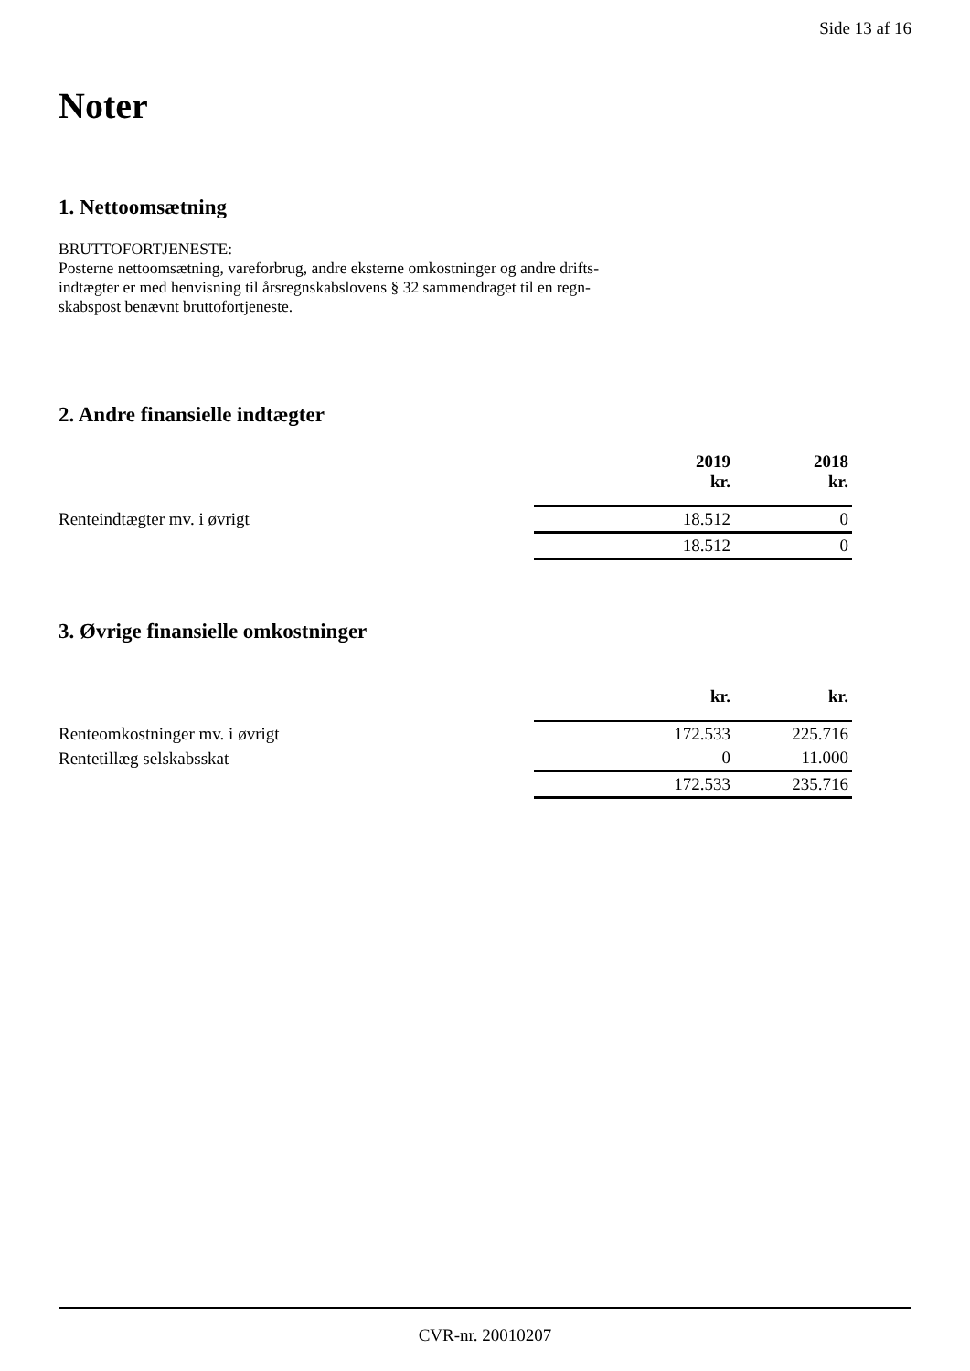Side 13 af 16
Noter
1. Nettoomsætning
BRUTTOFORTJENESTE:
Posterne nettoomsætning, vareforbrug, andre eksterne omkostninger og andre drifts-
indtægter er med henvisning til årsregnskabslovens § 32 sammendraget til en regn-
skabspost benævnt bruttofortjeneste.
2. Andre finansielle indtægter
| | 2019 kr. | 2018 kr. |
| --- | --- | --- |
| Renteindtægter mv. i øvrigt | 18.512 | 0 |
| | 18.512 | 0 |
3. Øvrige finansielle omkostninger
| | kr. | kr. |
| --- | --- | --- |
| Renteomkostninger mv. i øvrigt | 172.533 | 225.716 |
| Rentetillæg selskabsskat | 0 | 11.000 |
| | 172.533 | 235.716 |
CVR-nr. 20010207